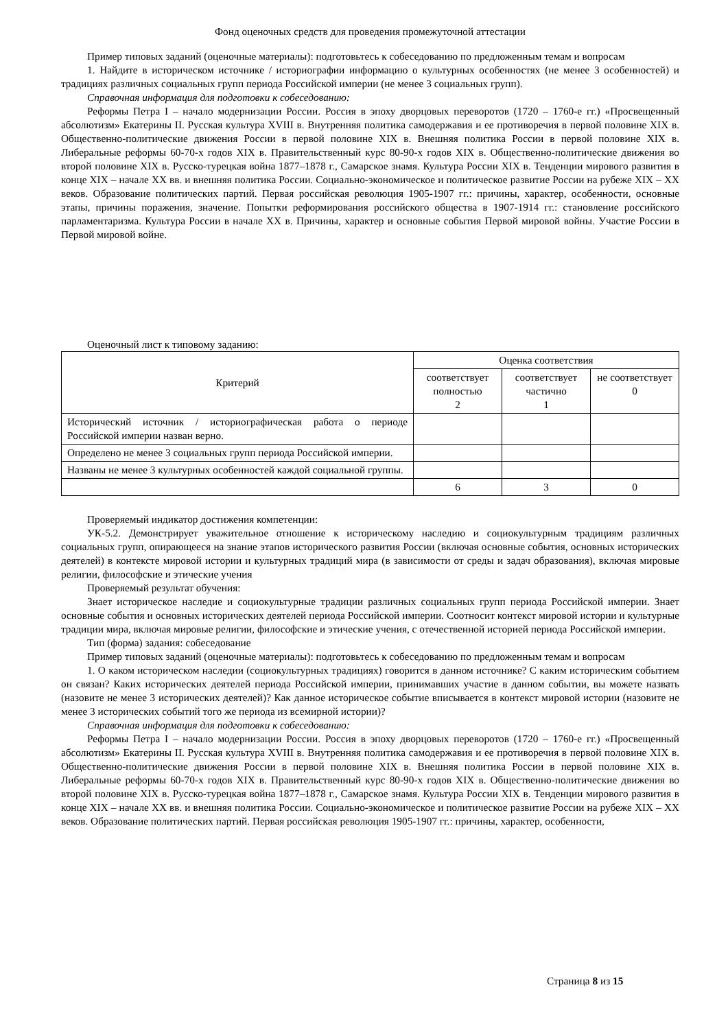Фонд оценочных средств для проведения промежуточной аттестации
Пример типовых заданий (оценочные материалы): подготовьтесь к собеседованию по предложенным темам и вопросам
1. Найдите в историческом источнике / историографии информацию о культурных особенностях (не менее 3 особенностей) и традициях различных социальных групп периода Российской империи (не менее 3 социальных групп).
Справочная информация для подготовки к собеседованию:
Реформы Петра I – начало модернизации России. Россия в эпоху дворцовых переворотов (1720 – 1760-е гг.) «Просвещенный абсолютизм» Екатерины II. Русская культура XVIII в. Внутренняя политика самодержавия и ее противоречия в первой половине XIX в. Общественно-политические движения России в первой половине XIX в. Внешняя политика России в первой половине XIX в. Либеральные реформы 60-70-х годов XIX в. Правительственный курс 80-90-х годов XIX в. Общественно-политические движения во второй половине XIX в. Русско-турецкая война 1877–1878 г., Самарское знамя. Культура России XIX в. Тенденции мирового развития в конце XIX – начале XX вв. и внешняя политика России. Социально-экономическое и политическое развитие России на рубеже XIX – XX веков. Образование политических партий. Первая российская революция 1905-1907 гг.: причины, характер, особенности, основные этапы, причины поражения, значение. Попытки реформирования российского общества в 1907-1914 гг.: становление российского парламентаризма. Культура России в начале XX в. Причины, характер и основные события Первой мировой войны. Участие России в Первой мировой войне.
Оценочный лист к типовому заданию:
| Критерий | Оценка соответствия | | |
| --- | --- | --- | --- |
| | соответствует полностью 2 | соответствует частично 1 | не соответствует 0 |
| Исторический источник / историографическая работа о периоде Российской империи назван верно. | | | |
| Определено не менее 3 социальных групп периода Российской империи. | | | |
| Названы не менее 3 культурных особенностей каждой социальной группы. | | | |
| | 6 | 3 | 0 |
Проверяемый индикатор достижения компетенции:
УК-5.2. Демонстрирует уважительное отношение к историческому наследию и социокультурным традициям различных социальных групп, опирающееся на знание этапов исторического развития России (включая основные события, основных исторических деятелей) в контексте мировой истории и культурных традиций мира (в зависимости от среды и задач образования), включая мировые религии, философские и этические учения
Проверяемый результат обучения:
Знает историческое наследие и социокультурные традиции различных социальных групп периода Российской империи. Знает основные события и основных исторических деятелей периода Российской империи. Соотносит контекст мировой истории и культурные традиции мира, включая мировые религии, философские и этические учения, с отечественной историей периода Российской империи.
Тип (форма) задания: собеседование
Пример типовых заданий (оценочные материалы): подготовьтесь к собеседованию по предложенным темам и вопросам
1. О каком историческом наследии (социокультурных традициях) говорится в данном источнике? С каким историческим событием он связан? Каких исторических деятелей периода Российской империи, принимавших участие в данном событии, вы можете назвать (назовите не менее 3 исторических деятелей)? Как данное историческое событие вписывается в контекст мировой истории (назовите не менее 3 исторических событий того же периода из всемирной истории)?
Справочная информация для подготовки к собеседованию:
Реформы Петра I – начало модернизации России. Россия в эпоху дворцовых переворотов (1720 – 1760-е гг.) «Просвещенный абсолютизм» Екатерины II. Русская культура XVIII в. Внутренняя политика самодержавия и ее противоречия в первой половине XIX в. Общественно-политические движения России в первой половине XIX в. Внешняя политика России в первой половине XIX в. Либеральные реформы 60-70-х годов XIX в. Правительственный курс 80-90-х годов XIX в. Общественно-политические движения во второй половине XIX в. Русско-турецкая война 1877–1878 г., Самарское знамя. Культура России XIX в. Тенденции мирового развития в конце XIX – начале XX вв. и внешняя политика России. Социально-экономическое и политическое развитие России на рубеже XIX – XX веков. Образование политических партий. Первая российская революция 1905-1907 гг.: причины, характер, особенности,
Страница 8 из 15